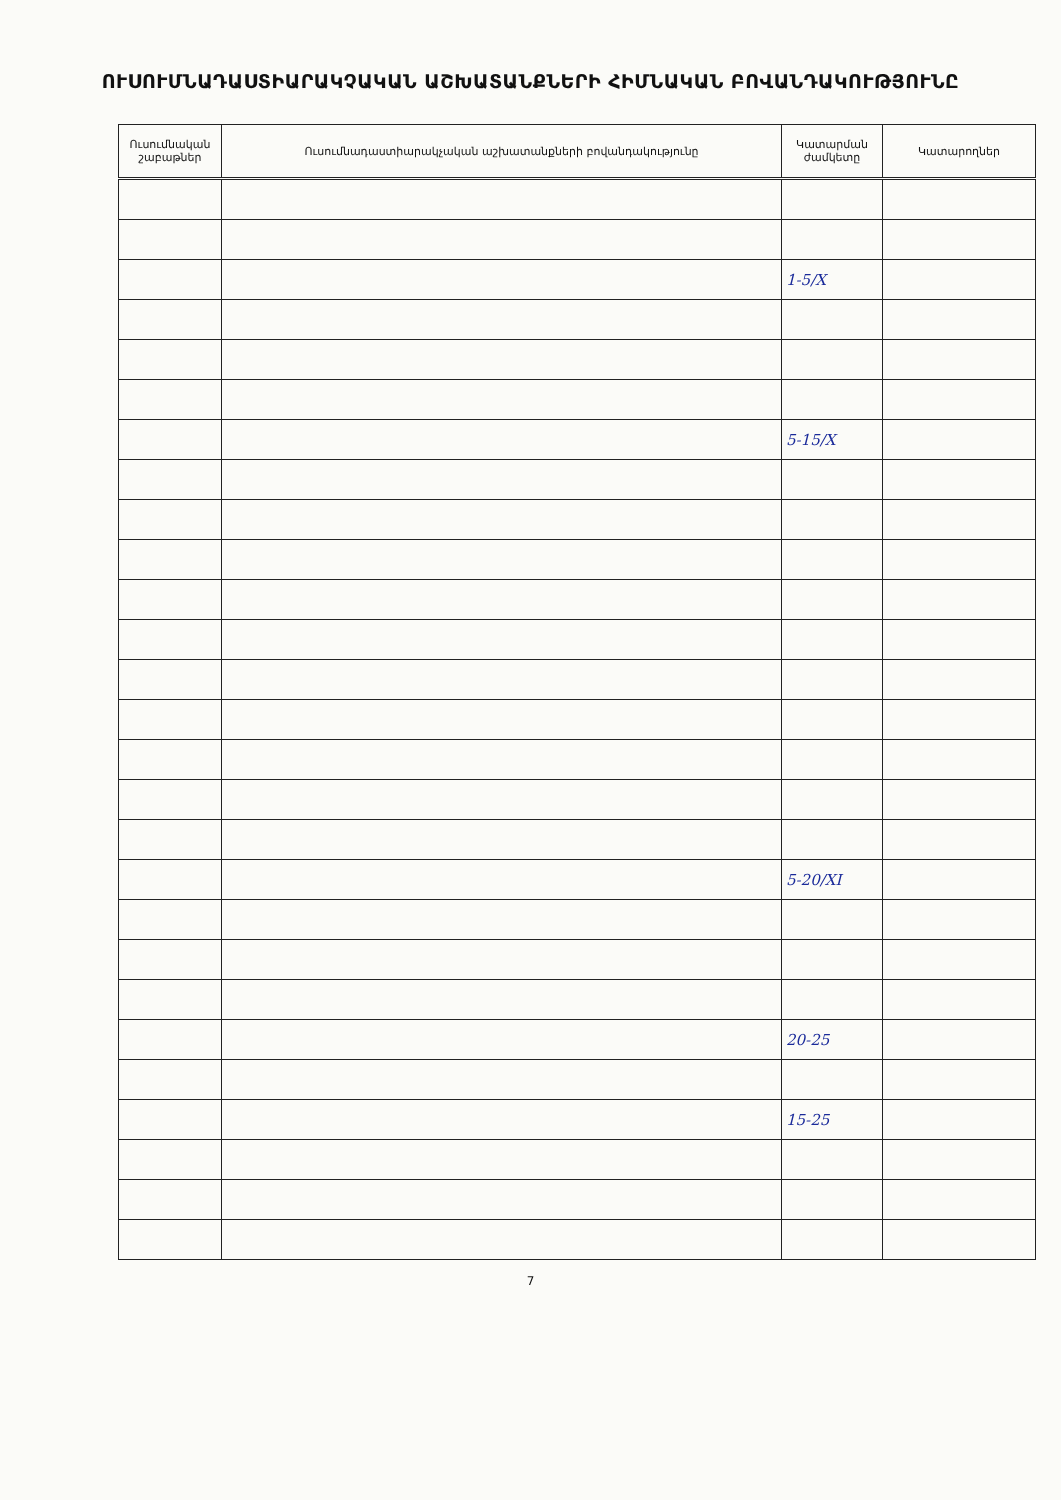ՈՒՍՈՒՄՆԱԴԱՍՏԻԱՐԱԿՉԱԿԱՆ ԱՇԽԱՏԱՆՔՆԵՐԻ ՀԻՄՆԱԿԱՆ ԲՈՎԱՆԴԱԿՈՒԹՅՈՒՆԸ
| Ուսումնական շաբաթներ | Ուսումնադաստիարակչական աշխատանքների բովանդակությունը | Կատարման ժամկետը | Կատարողներ |
| --- | --- | --- | --- |
| | | 1-5/X | |
| | | 5-15/X | |
| | | 5-20/XI | |
| | | 20-25 | |
| | | 15-25 | |
7